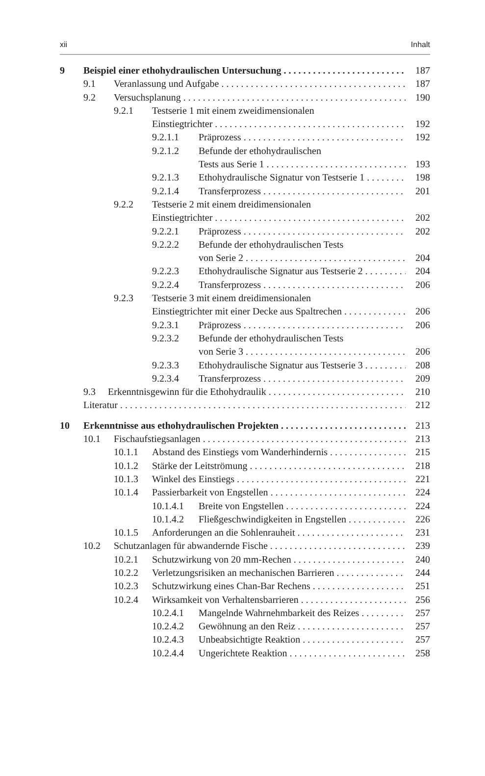xii Inhalt
9 Beispiel einer ethohydraulischen Untersuchung 187
9.1 Veranlassung und Aufgabe 187
9.2 Versuchsplanung 190
9.2.1 Testserie 1 mit einem zweidimensionalen
Einstiegtrichter 192
9.2.1.1 Präprozess 192
9.2.1.2 Befunde der ethohydraulischen
Tests aus Serie 1 193
9.2.1.3 Ethohydraulische Signatur von Testserie 1 198
9.2.1.4 Transferprozess 201
9.2.2 Testserie 2 mit einem dreidimensionalen
Einstiegtrichter 202
9.2.2.1 Präprozess 202
9.2.2.2 Befunde der ethohydraulischen Tests
von Serie 2 204
9.2.2.3 Ethohydraulische Signatur aus Testserie 2 204
9.2.2.4 Transferprozess 206
9.2.3 Testserie 3 mit einem dreidimensionalen
Einstiegtrichter mit einer Decke aus Spaltrechen 206
9.2.3.1 Präprozess 206
9.2.3.2 Befunde der ethohydraulischen Tests
von Serie 3 206
9.2.3.3 Ethohydraulische Signatur aus Testserie 3 208
9.2.3.4 Transferprozess 209
9.3 Erkenntnisgewinn für die Ethohydraulik 210
Literatur 212
10 Erkenntnisse aus ethohydraulischen Projekten 213
10.1 Fischaufstiegsanlagen 213
10.1.1 Abstand des Einstiegs vom Wanderhindernis 215
10.1.2 Stärke der Leitströmung 218
10.1.3 Winkel des Einstiegs 221
10.1.4 Passierbarkeit von Engstellen 224
10.1.4.1 Breite von Engstellen 224
10.1.4.2 Fließgeschwindigkeiten in Engstellen 226
10.1.5 Anforderungen an die Sohlenrauheit 231
10.2 Schutzanlagen für abwandernde Fische 239
10.2.1 Schutzwirkung von 20 mm-Rechen 240
10.2.2 Verletzungsrisiken an mechanischen Barrieren 244
10.2.3 Schutzwirkung eines Chan-Bar Rechens 251
10.2.4 Wirksamkeit von Verhaltensbarrieren 256
10.2.4.1 Mangelnde Wahrnehmbarkeit des Reizes 257
10.2.4.2 Gewöhnung an den Reiz 257
10.2.4.3 Unbeabsichtigte Reaktion 257
10.2.4.4 Ungerichtete Reaktion 258